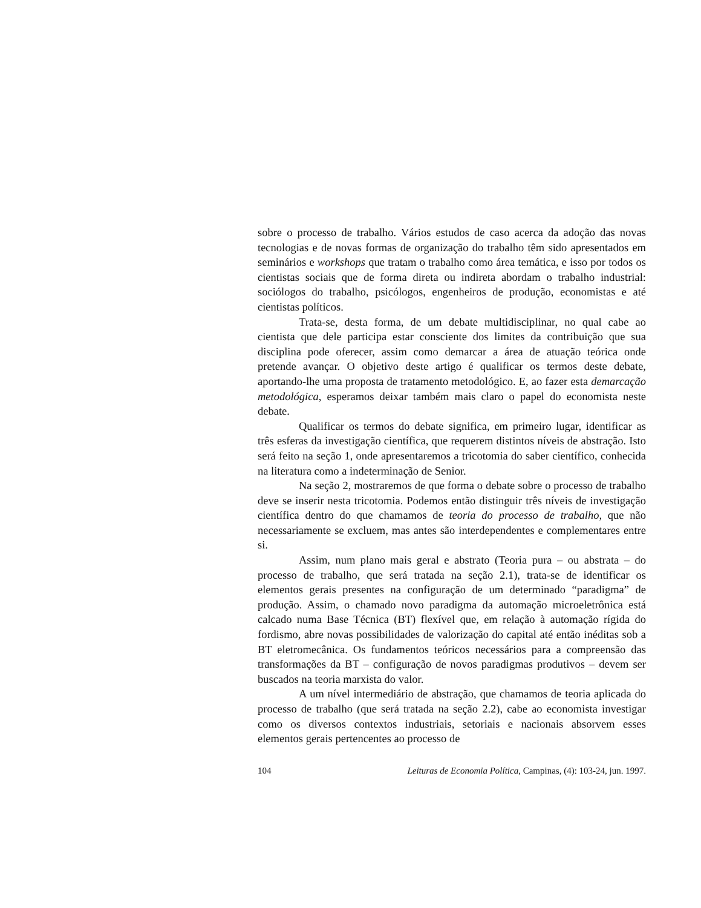sobre o processo de trabalho. Vários estudos de caso acerca da adoção das novas tecnologias e de novas formas de organização do trabalho têm sido apresentados em seminários e workshops que tratam o trabalho como área temática, e isso por todos os cientistas sociais que de forma direta ou indireta abordam o trabalho industrial: sociólogos do trabalho, psicólogos, engenheiros de produção, economistas e até cientistas políticos.
Trata-se, desta forma, de um debate multidisciplinar, no qual cabe ao cientista que dele participa estar consciente dos limites da contribuição que sua disciplina pode oferecer, assim como demarcar a área de atuação teórica onde pretende avançar. O objetivo deste artigo é qualificar os termos deste debate, aportando-lhe uma proposta de tratamento metodológico. E, ao fazer esta demarcação metodológica, esperamos deixar também mais claro o papel do economista neste debate.
Qualificar os termos do debate significa, em primeiro lugar, identificar as três esferas da investigação científica, que requerem distintos níveis de abstração. Isto será feito na seção 1, onde apresentaremos a tricotomia do saber científico, conhecida na literatura como a indeterminação de Senior.
Na seção 2, mostraremos de que forma o debate sobre o processo de trabalho deve se inserir nesta tricotomia. Podemos então distinguir três níveis de investigação científica dentro do que chamamos de teoria do processo de trabalho, que não necessariamente se excluem, mas antes são interdependentes e complementares entre si.
Assim, num plano mais geral e abstrato (Teoria pura – ou abstrata – do processo de trabalho, que será tratada na seção 2.1), trata-se de identificar os elementos gerais presentes na configuração de um determinado “paradigma” de produção. Assim, o chamado novo paradigma da automação microeletrônica está calcado numa Base Técnica (BT) flexível que, em relação à automação rígida do fordismo, abre novas possibilidades de valorização do capital até então inéditas sob a BT eletromecânica. Os fundamentos teóricos necessários para a compreensão das transformações da BT – configuração de novos paradigmas produtivos – devem ser buscados na teoria marxista do valor.
A um nível intermediário de abstração, que chamamos de teoria aplicada do processo de trabalho (que será tratada na seção 2.2), cabe ao economista investigar como os diversos contextos industriais, setoriais e nacionais absorvem esses elementos gerais pertencentes ao processo de
104 Leituras de Economia Política, Campinas, (4): 103-24, jun. 1997.